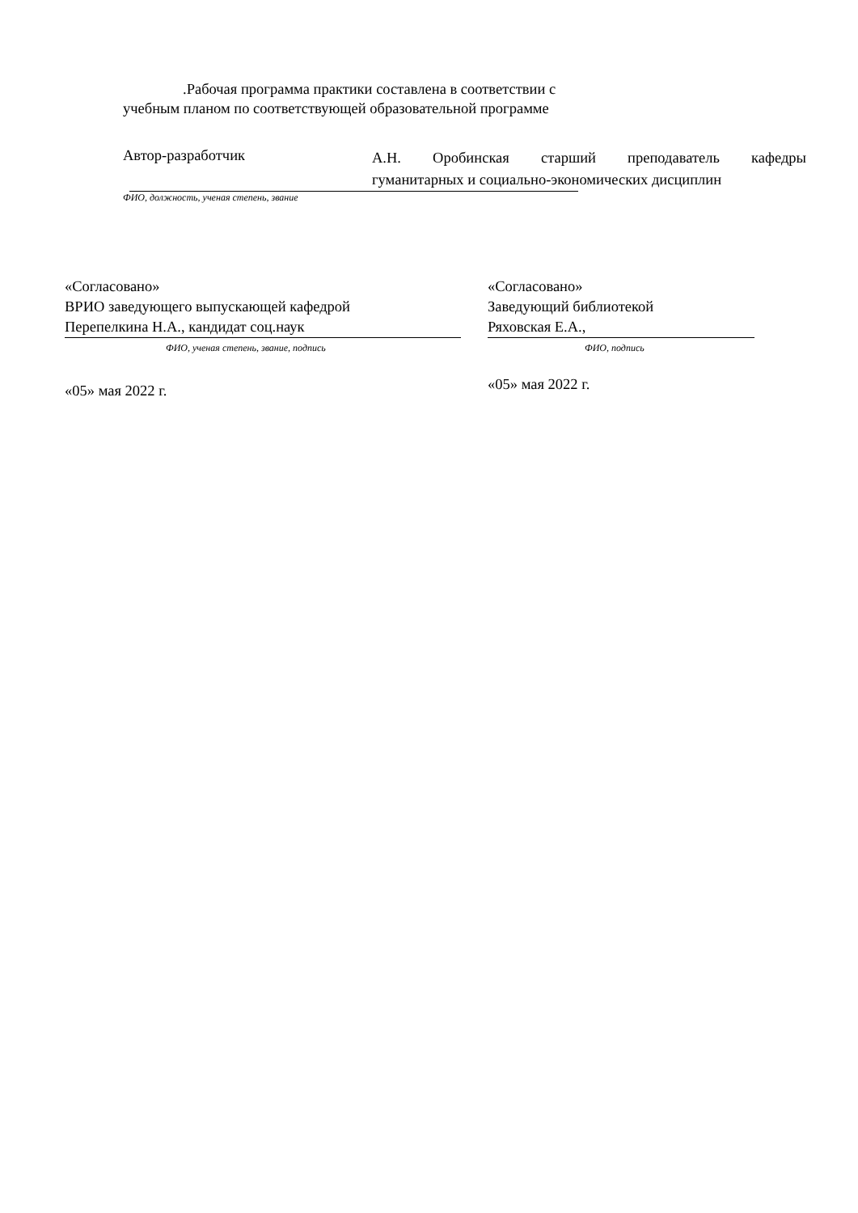.Рабочая программа практики составлена в соответствии с
учебным планом по соответствующей образовательной программе
Автор-разработчик
А.Н. Оробинская старший преподаватель кафедры
гуманитарных и социально-экономических дисциплин
ФИО, должность, ученая степень, звание
«Согласовано»
ВРИО заведующего выпускающей кафедрой
Перепелкина Н.А., кандидат соц.наук
ФИО, ученая степень, звание, подпись
«05» мая 2022 г.
«Согласовано»
Заведующий библиотекой
Ряховская Е.А.,
ФИО, подпись
«05» мая 2022 г.